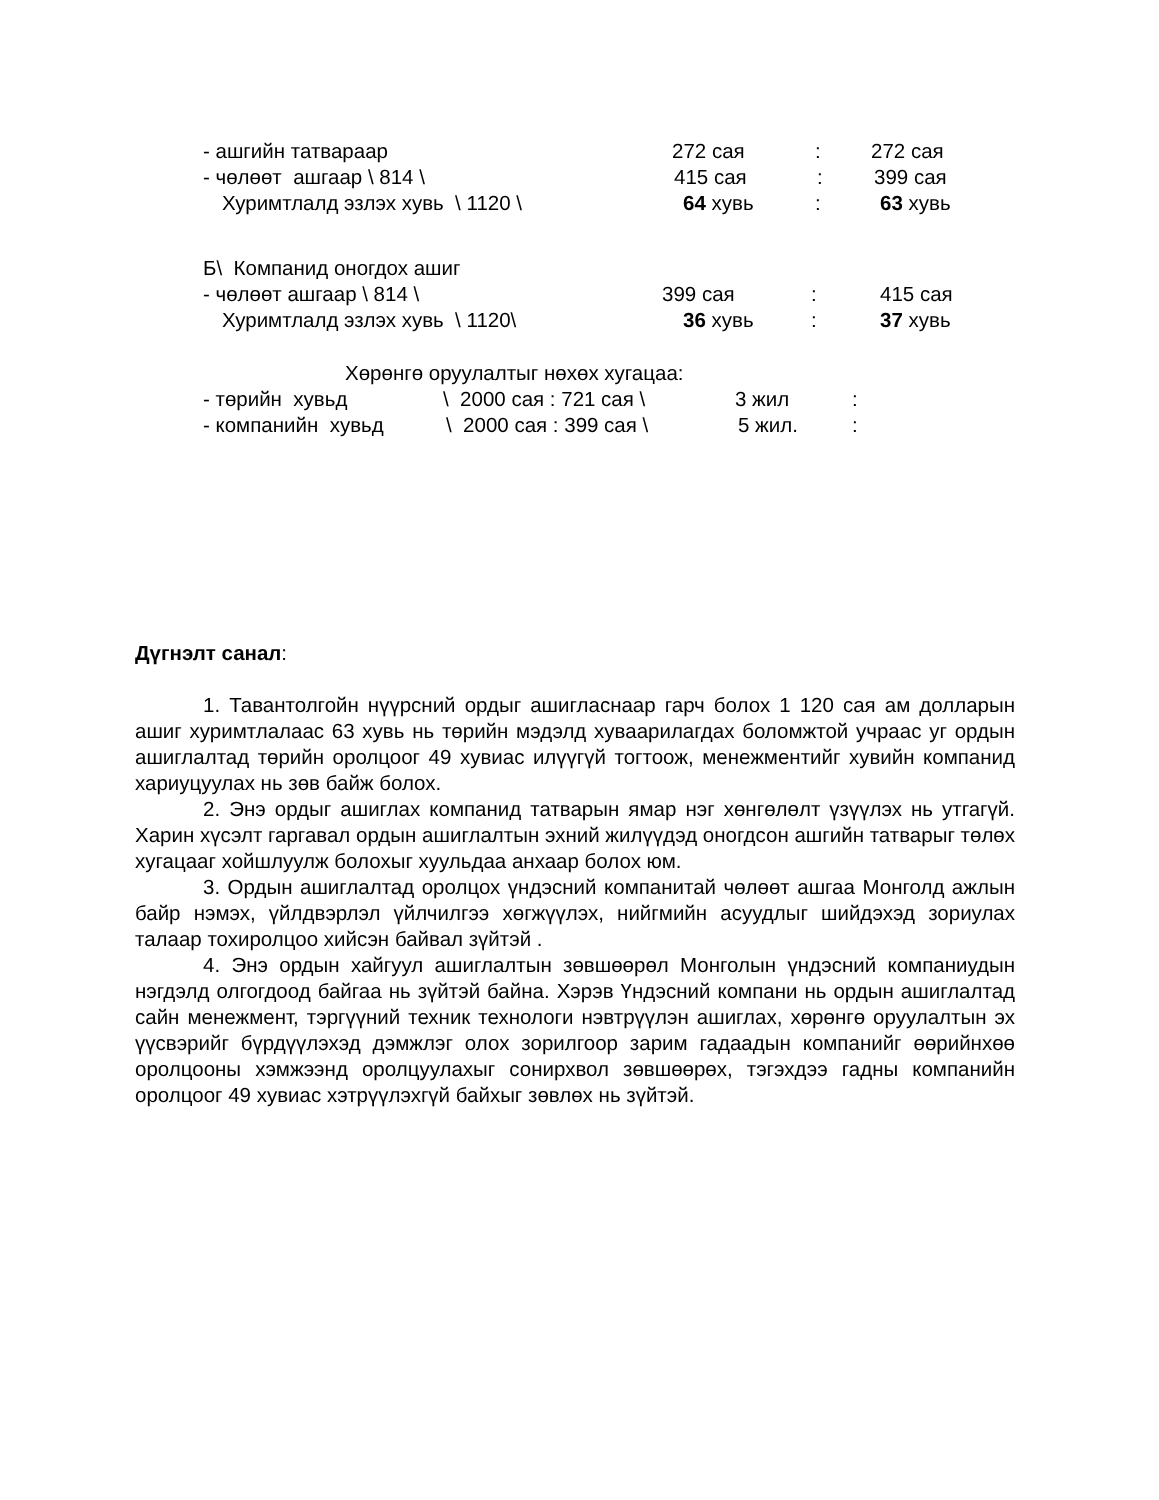- ашгийн татвараар 272 сая: 272 сая
- чөлөөт ашгаар \ 814 \ 415 сая: 399 сая
Хуримтлалд эзлэх хувь \ 1120 \ 64 хувь: 63 хувь
Б\ Компанид оногдох ашиг
- чөлөөт ашгаар \ 814 \ 399 сая: 415 сая
Хуримтлалд эзлэх хувь \ 1120\ 36 хувь: 37 хувь
Хөрөнгө оруулалтыг нөхөх хугацаа:
- төрийн хувьд \ 2000 сая : 721 сая \ 3 жил:
- компанийн хувьд \ 2000 сая : 399 сая \ 5 жил.:
Дүгнэлт санал:
1. Тавантолгойн нүүрсний ордыг ашигласнаар гарч болох 1 120 сая ам долларын ашиг хуримтлалаас 63 хувь нь төрийн мэдэлд хуваарилагдах боломжтой учраас уг ордын ашиглалтад төрийн оролцоог 49 хувиас илүүгүй тогтоож, менежментийг хувийн компанид хариуцуулах нь зөв байж болох.
2. Энэ ордыг ашиглах компанид татварын ямар нэг хөнгөлөлт үзүүлэх нь утгагүй. Харин хүсэлт гаргавал ордын ашиглалтын эхний жилүүдэд оногдсон ашгийн татварыг төлөх хугацааг хойшлуулж болохыг хуульдаа анхаар болох юм.
3. Ордын ашиглалтад оролцох үндэсний компанитай чөлөөт ашгаа Монголд ажлын байр нэмэх, үйлдвэрлэл үйлчилгээ хөгжүүлэх, нийгмийн асуудлыг шийдэхэд зориулах талаар тохиролцоо хийсэн байвал зүйтэй .
4. Энэ ордын хайгуул ашиглалтын зөвшөөрөл Монголын үндэсний компаниудын нэгдэлд олгогдоод байгаа нь зүйтэй байна. Хэрэв Үндэсний компани нь ордын ашиглалтад сайн менежмент, тэргүүний техник технологи нэвтрүүлэн ашиглах, хөрөнгө оруулалтын эх үүсвэрийг бүрдүүлэхэд дэмжлэг олох зорилгоор зарим гадаадын компанийг өөрийнхөө оролцооны хэмжээнд оролцуулахыг сонирхвол зөвшөөрөх, тэгэхдээ гадны компанийн оролцоог 49 хувиас хэтрүүлэхгүй байхыг зөвлөх нь зүйтэй.